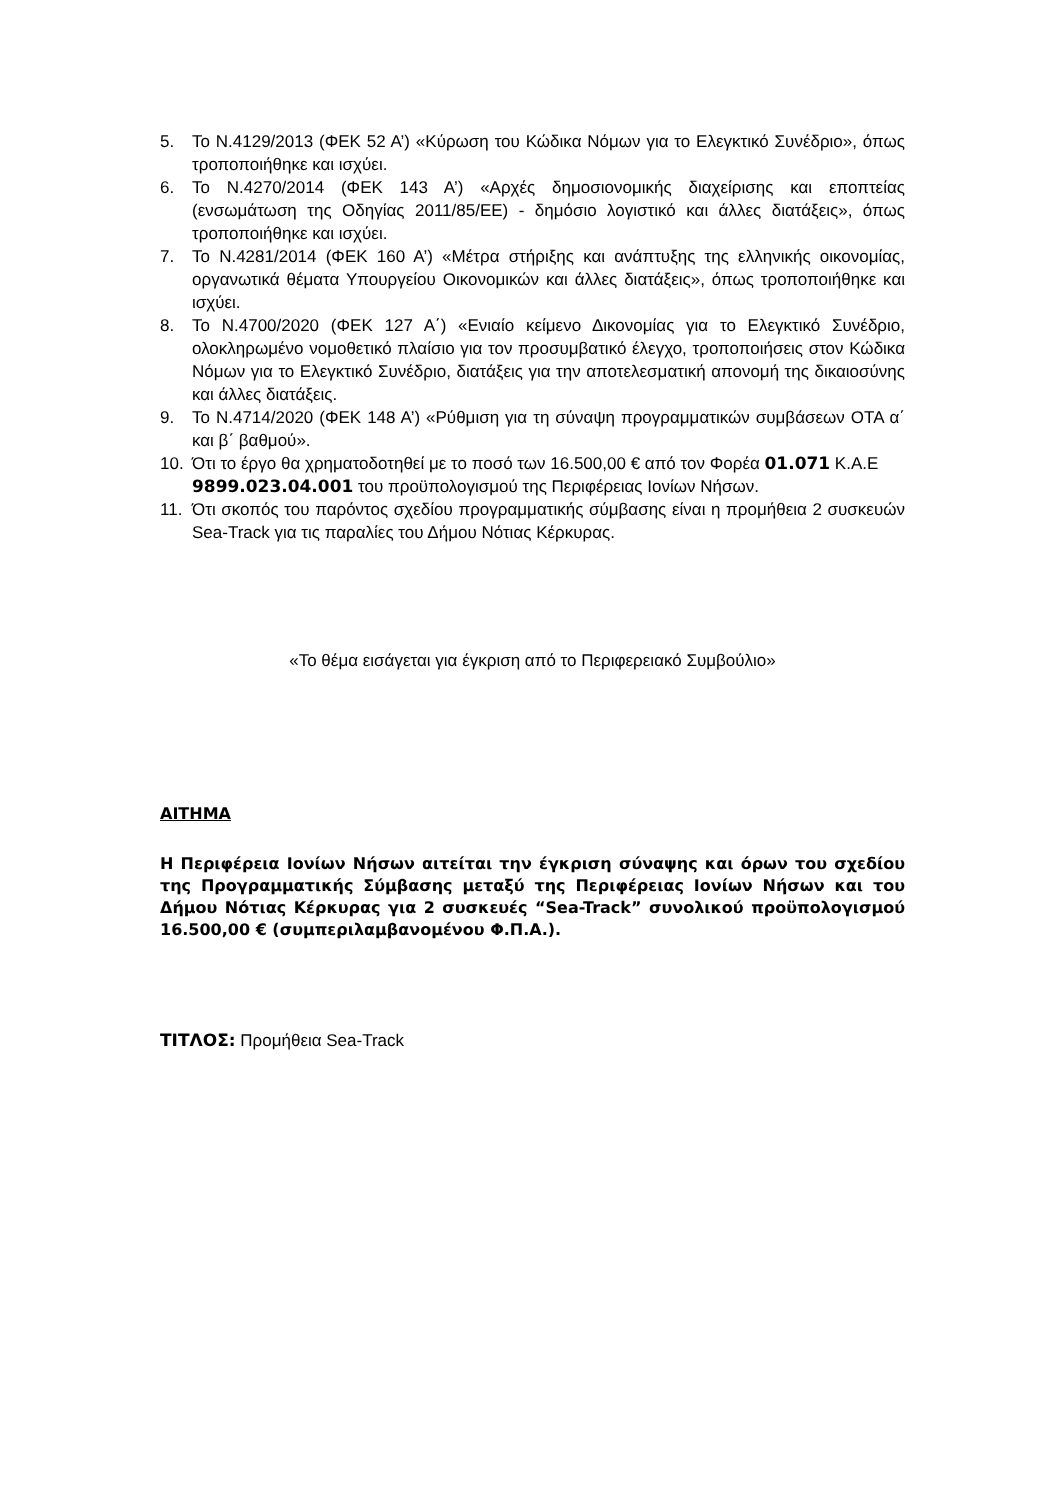5. Το Ν.4129/2013 (ΦΕΚ 52 Α’) «Κύρωση του Κώδικα Νόμων για το Ελεγκτικό Συνέδριο», όπως τροποποιήθηκε και ισχύει.
6. Το Ν.4270/2014 (ΦΕΚ 143 Α’) «Αρχές δημοσιονομικής διαχείρισης και εποπτείας (ενσωμάτωση της Οδηγίας 2011/85/ΕΕ) - δημόσιο λογιστικό και άλλες διατάξεις», όπως τροποποιήθηκε και ισχύει.
7. Το Ν.4281/2014 (ΦΕΚ 160 Α’) «Μέτρα στήριξης και ανάπτυξης της ελληνικής οικονομίας, οργανωτικά θέματα Υπουργείου Οικονομικών και άλλες διατάξεις», όπως τροποποιήθηκε και ισχύει.
8. Το Ν.4700/2020 (ΦΕΚ 127 Α΄) «Ενιαίο κείμενο Δικονομίας για το Ελεγκτικό Συνέδριο, ολοκληρωμένο νομοθετικό πλαίσιο για τον προσυμβατικό έλεγχο, τροποποιήσεις στον Κώδικα Νόμων για το Ελεγκτικό Συνέδριο, διατάξεις για την αποτελεσματική απονομή της δικαιοσύνης και άλλες διατάξεις.
9. Το Ν.4714/2020 (ΦΕΚ 148 Α’) «Ρύθμιση για τη σύναψη προγραμματικών συμβάσεων ΟΤΑ α΄ και β΄ βαθμού».
10. Ότι το έργο θα χρηματοδοτηθεί με το ποσό των 16.500,00 € από τον Φορέα 01.071 Κ.Α.Ε 9899.023.04.001 του προϋπολογισμού της Περιφέρειας Ιονίων Νήσων.
11. Ότι σκοπός του παρόντος σχεδίου προγραμματικής σύμβασης είναι η προμήθεια 2 συσκευών Sea-Track για τις παραλίες του Δήμου Νότιας Κέρκυρας.
«Το θέμα εισάγεται για έγκριση από το Περιφερειακό Συμβούλιο»
ΑΙΤΗΜΑ
Η Περιφέρεια Ιονίων Νήσων αιτείται την έγκριση σύναψης και όρων του σχεδίου της Προγραμματικής Σύμβασης μεταξύ της Περιφέρειας Ιονίων Νήσων και του Δήμου Νότιας Κέρκυρας για 2 συσκευές “Sea-Track” συνολικού προϋπολογισμού 16.500,00 € (συμπεριλαμβανομένου Φ.Π.Α.).
ΤΙΤΛΟΣ: Προμήθεια Sea-Track